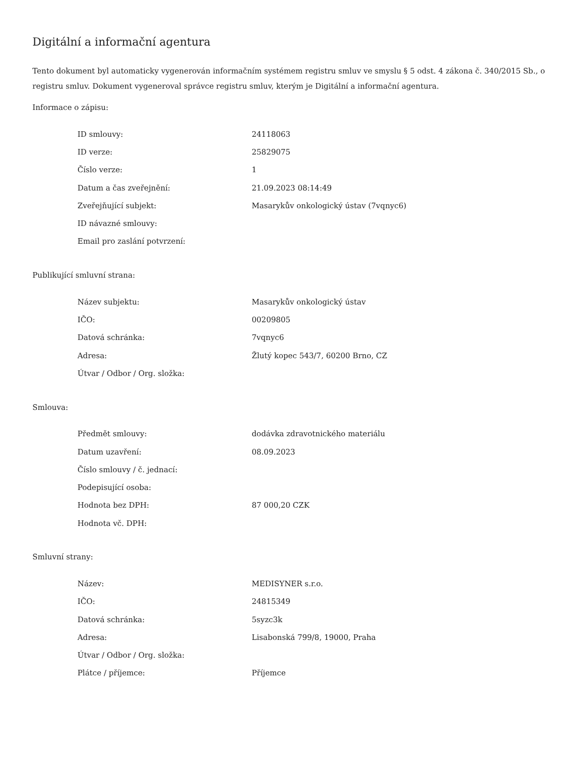Digitální a informační agentura
Tento dokument byl automaticky vygenerován informačním systémem registru smluv ve smyslu § 5 odst. 4 zákona č. 340/2015 Sb., o registru smluv. Dokument vygeneroval správce registru smluv, kterým je Digitální a informační agentura.
Informace o zápisu:
| ID smlouvy: | 24118063 |
| ID verze: | 25829075 |
| Číslo verze: | 1 |
| Datum a čas zveřejnění: | 21.09.2023 08:14:49 |
| Zveřejňující subjekt: | Masarykův onkologický ústav (7vqnyc6) |
| ID návazné smlouvy: | |
| Email pro zaslání potvrzení: | |
Publikující smluvní strana:
| Název subjektu: | Masarykův onkologický ústav |
| IČO: | 00209805 |
| Datová schránka: | 7vqnyc6 |
| Adresa: | Žlutý kopec 543/7, 60200 Brno, CZ |
| Útvar / Odbor / Org. složka: | |
Smlouva:
| Předmět smlouvy: | dodávka zdravotnického materiálu |
| Datum uzavření: | 08.09.2023 |
| Číslo smlouvy / č. jednací: | |
| Podepisující osoba: | |
| Hodnota bez DPH: | 87 000,20 CZK |
| Hodnota vč. DPH: | |
Smluvní strany:
| Název: | MEDISYNER s.r.o. |
| IČO: | 24815349 |
| Datová schránka: | 5syzc3k |
| Adresa: | Lisabonská 799/8, 19000, Praha |
| Útvar / Odbor / Org. složka: | |
| Plátce / příjemce: | Příjemce |